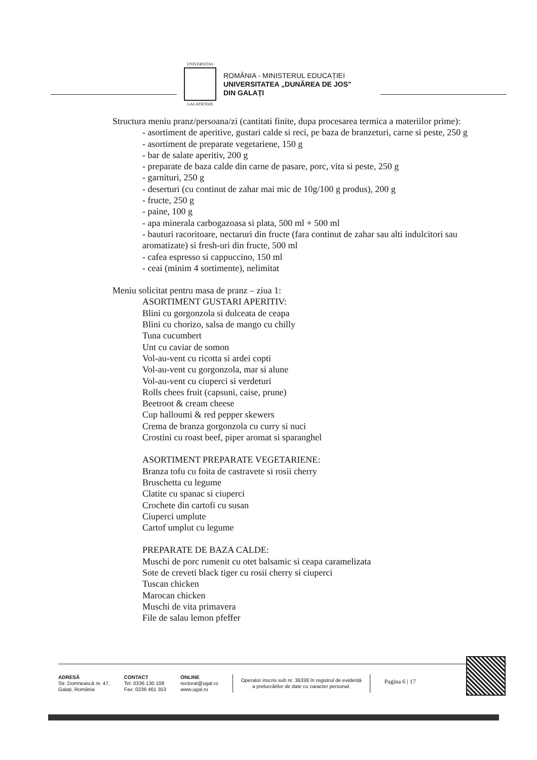UNIVERSITAS
GALATIENSIS
ROMÂNIA - MINISTERUL EDUCAȚIEI
UNIVERSITATEA „DUNĂREA DE JOS"
DIN GALAȚI
Structura meniu pranz/persoana/zi (cantitati finite, dupa procesarea termica a materiilor prime):
- asortiment de aperitive, gustari calde si reci, pe baza de branzeturi, carne si peste, 250 g
- asortiment de preparate vegetariene, 150 g
- bar de salate aperitiv, 200 g
- preparate de baza calde din carne de pasare, porc, vita si peste, 250 g
- garnituri, 250 g
- deserturi (cu continut de zahar mai mic de 10g/100 g produs), 200 g
- fructe, 250 g
- paine, 100 g
- apa minerala carbogazoasa si plata, 500 ml + 500 ml
- bauturi racoritoare, nectaruri din fructe (fara continut de zahar sau alti indulcitori sau aromatizate) si fresh-uri din fructe, 500 ml
- cafea espresso si cappuccino, 150 ml
- ceai (minim 4 sortimente), nelimitat
Meniu solicitat pentru masa de pranz – ziua 1:
ASORTIMENT GUSTARI APERITIV:
Blini cu gorgonzola si dulceata de ceapa
Blini cu chorizo, salsa de mango cu chilly
Tuna cucumbert
Unt cu caviar de somon
Vol-au-vent cu ricotta si ardei copti
Vol-au-vent cu gorgonzola, mar si alune
Vol-au-vent cu ciuperci si verdeturi
Rolls chees fruit (capsuni, caise, prune)
Beetroot & cream cheese
Cup halloumi & red pepper skewers
Crema de branza gorgonzola cu curry si nuci
Crostini cu roast beef, piper aromat si sparanghel
ASORTIMENT PREPARATE VEGETARIENE:
Branza tofu cu foita de castravete si rosii cherry
Bruschetta cu legume
Clatite cu spanac si ciuperci
Crochete din cartofi cu susan
Ciuperci umplute
Cartof umplut cu legume
PREPARATE DE BAZA CALDE:
Muschi de porc rumenit cu otet balsamic si ceapa caramelizata
Sote de creveti black tiger cu rosii cherry si ciuperci
Tuscan chicken
Marocan chicken
Muschi de vita primavera
File de salau lemon pfeffer
ADRESĂ
Str. Domnească nr. 47,
Galați, România
CONTACT
Tel: 0336 130 108
Fax: 0236 461 353
ONLINE
rectorat@ugal.ro
www.ugal.ro
Operator inscris sub nr. 36338 în registrul de evidență
a prelucrărilor de date cu caracter personal.
Pagina 6 | 17